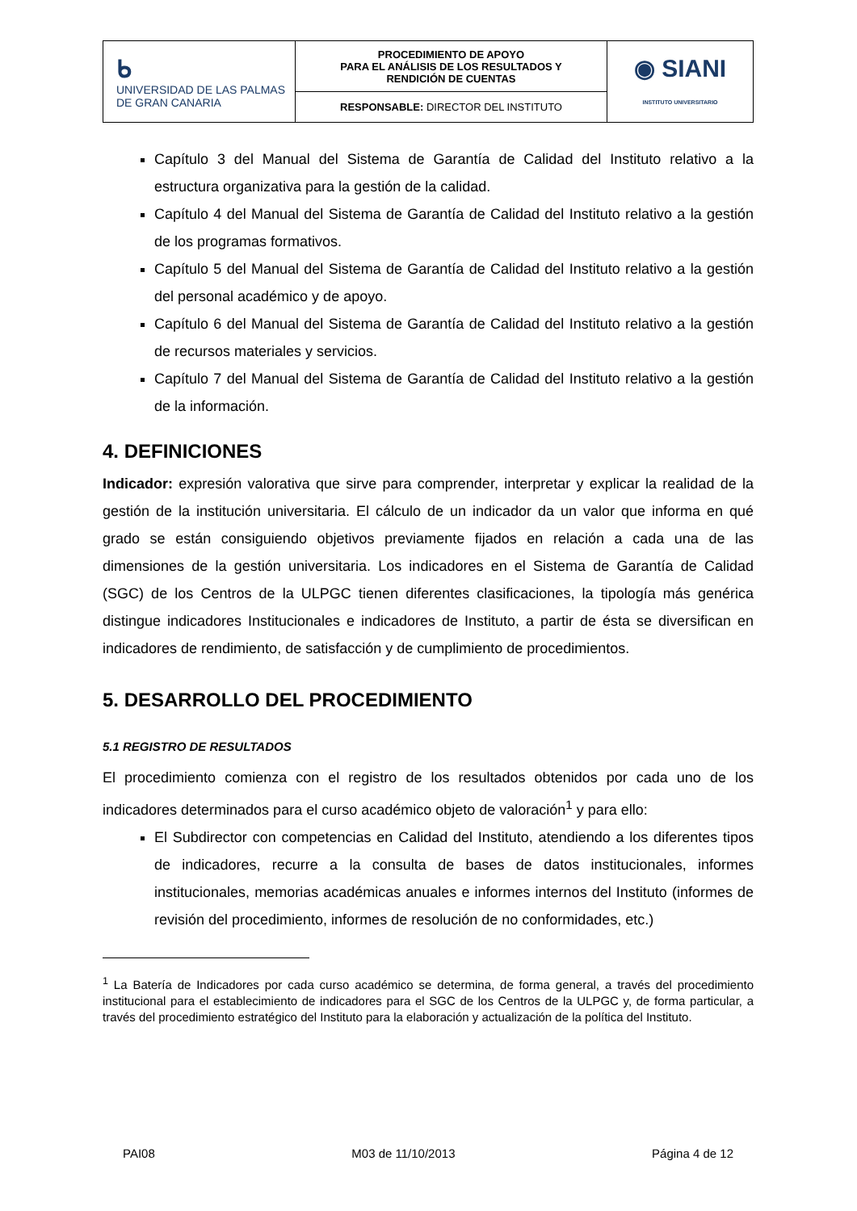| ᑲ UNIVERSIDAD DE LAS PALMAS DE GRAN CANARIA | PROCEDIMIENTO DE APOYO PARA EL ANÁLISIS DE LOS RESULTADOS Y RENDICIÓN DE CUENTAS | ◉ SIANI INSTITUTO UNIVERSITARIO |
| | RESPONSABLE: DIRECTOR DEL INSTITUTO | |
Capítulo 3 del Manual del Sistema de Garantía de Calidad del Instituto relativo a la estructura organizativa para la gestión de la calidad.
Capítulo 4 del Manual del Sistema de Garantía de Calidad del Instituto relativo a la gestión de los programas formativos.
Capítulo 5 del Manual del Sistema de Garantía de Calidad del Instituto relativo a la gestión del personal académico y de apoyo.
Capítulo 6 del Manual del Sistema de Garantía de Calidad del Instituto relativo a la gestión de recursos materiales y servicios.
Capítulo 7 del Manual del Sistema de Garantía de Calidad del Instituto relativo a la gestión de la información.
4. DEFINICIONES
Indicador: expresión valorativa que sirve para comprender, interpretar y explicar la realidad de la gestión de la institución universitaria. El cálculo de un indicador da un valor que informa en qué grado se están consiguiendo objetivos previamente fijados en relación a cada una de las dimensiones de la gestión universitaria. Los indicadores en el Sistema de Garantía de Calidad (SGC) de los Centros de la ULPGC tienen diferentes clasificaciones, la tipología más genérica distingue indicadores Institucionales e indicadores de Instituto, a partir de ésta se diversifican en indicadores de rendimiento, de satisfacción y de cumplimiento de procedimientos.
5. DESARROLLO DEL PROCEDIMIENTO
5.1 REGISTRO DE RESULTADOS
El procedimiento comienza con el registro de los resultados obtenidos por cada uno de los indicadores determinados para el curso académico objeto de valoración<sup>1</sup> y para ello:
El Subdirector con competencias en Calidad del Instituto, atendiendo a los diferentes tipos de indicadores, recurre a la consulta de bases de datos institucionales, informes institucionales, memorias académicas anuales e informes internos del Instituto (informes de revisión del procedimiento, informes de resolución de no conformidades, etc.)
<sup>1</sup> La Batería de Indicadores por cada curso académico se determina, de forma general, a través del procedimiento institucional para el establecimiento de indicadores para el SGC de los Centros de la ULPGC y, de forma particular, a través del procedimiento estratégico del Instituto para la elaboración y actualización de la política del Instituto.
PAI08 M03 de 11/10/2013 Página 4 de 12